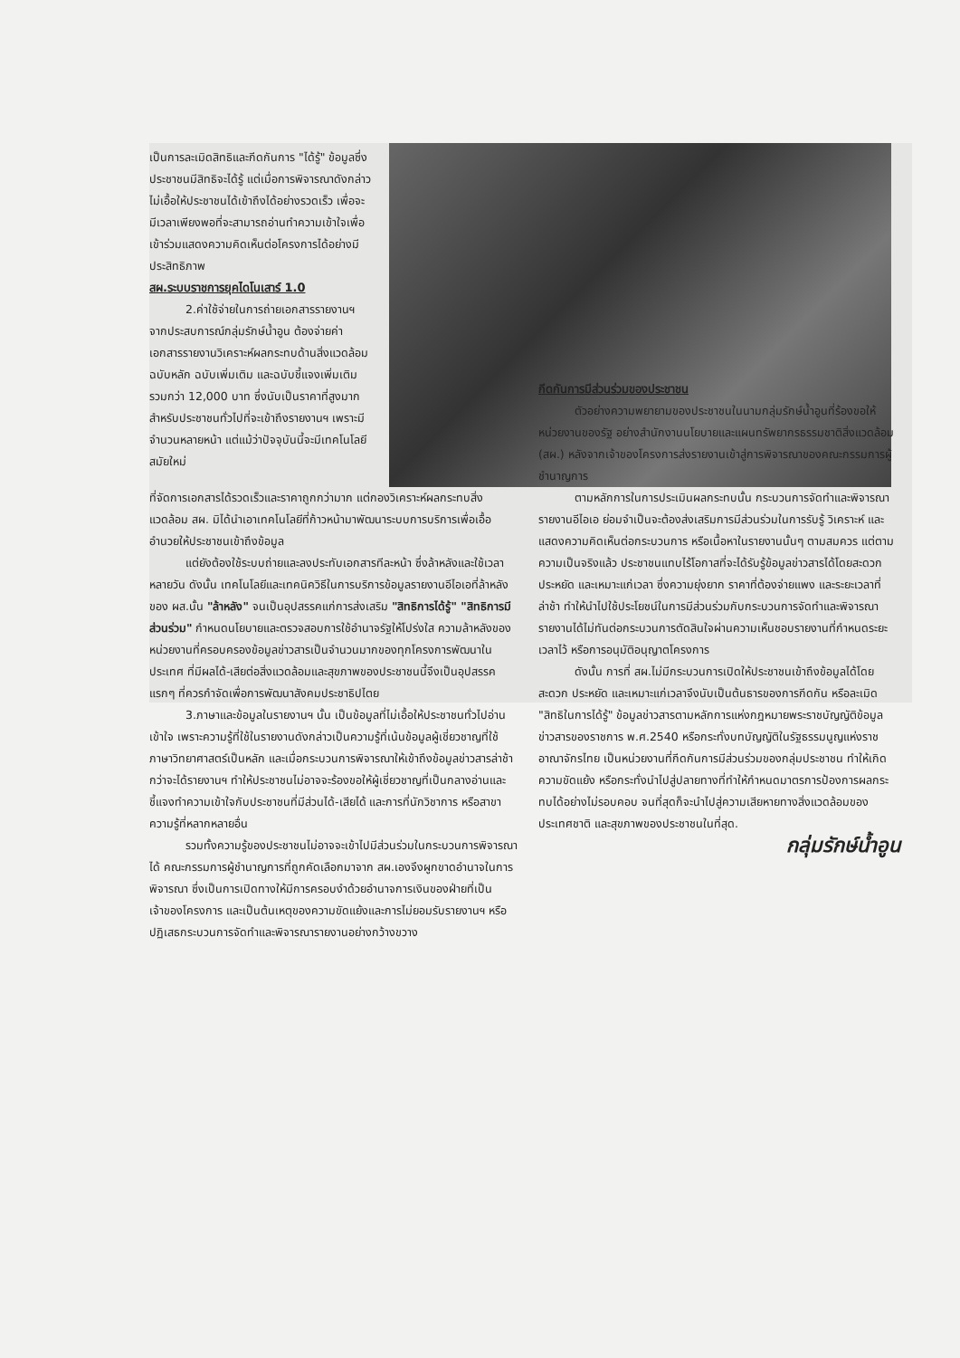เป็นการละเมิดสิทธิและกีดกันการ "ได้รู้" ข้อมูลซึ่งประชาชนมีสิทธิจะได้รู้ แต่เมื่อการพิจารณาดังกล่าวไม่เอื้อให้ประชาชนได้เข้าถึงได้อย่างรวดเร็ว เพื่อจะมีเวลาเพียงพอที่จะสามารถอ่านทำความเข้าใจเพื่อเข้าร่วมแสดงความคิดเห็นต่อโครงการได้อย่างมีประสิทธิภาพ
สผ.ระบบราชการยุคไดโนเสาร์ 1.0
2.ค่าใช้จ่ายในการถ่ายเอกสารรายงานฯ จากประสบการณ์กลุ่มรักษ์น้ำอูน ต้องจ่ายค่าเอกสารรายงานวิเคราะห์ผลกระทบด้านสิ่งแวดล้อม ฉบับหลัก ฉบับเพิ่มเติม และฉบับชี้แจงเพิ่มเติม รวมกว่า 12,000 บาท ซึ่งนับเป็นราคาที่สูงมากสำหรับประชาชนทั่วไปที่จะเข้าถึงรายงานฯ เพราะมีจำนวนหลายหน้า แต่แม้ว่าปัจจุบันนี้จะมีเทคโนโลยีสมัยใหม่
ที่จัดการเอกสารได้รวดเร็วและราคาถูกกว่ามาก แต่กองวิเคราะห์ผลกระทบสิ่งแวดล้อม สผ. มิได้นำเอาเทคโนโลยีที่ก้าวหน้ามาพัฒนาระบบการบริการเพื่อเอื้ออำนวยให้ประชาชนเข้าถึงข้อมูล
แต่ยังต้องใช้ระบบถ่ายและลงประทับเอกสารทีละหน้า ซึ่งล้าหลังและใช้เวลาหลายวัน ดังนั้น เทคโนโลยีและเทคนิควิธีในการบริการข้อมูลรายงานอีไอเอที่ล้าหลังของ ผส.นั้น "ล้าหลัง" จนเป็นอุปสรรคแก่การส่งเสริม "สิทธิการได้รู้" "สิทธิการมีส่วนร่วม" กำหนดนโยบายและตรวจสอบการใช้อำนาจรัฐให้โปร่งใส ความล้าหลังของหน่วยงานที่ครอบครองข้อมูลข่าวสารเป็นจำนวนมากของทุกโครงการพัฒนาในประเทศ ที่มีผลได้-เสียต่อสิ่งแวดล้อมและสุขภาพของประชาชนนี้จึงเป็นอุปสรรคแรกๆ ที่ควรกำจัดเพื่อการพัฒนาสังคมประชาธิปไตย
3.ภาษาและข้อมูลในรายงานฯ นั้น เป็นข้อมูลที่ไม่เอื้อให้ประชาชนทั่วไปอ่านเข้าใจ เพราะความรู้ที่ใช้ในรายงานดังกล่าวเป็นความรู้ที่เน้นข้อมูลผู้เชี่ยวชาญที่ใช้ภาษาวิทยาศาสตร์เป็นหลัก และเมื่อกระบวนการพิจารณาให้เข้าถึงข้อมูลข่าวสารล่าช้ากว่าจะได้รายงานฯ ทำให้ประชาชนไม่อาจจะร้องขอให้ผู้เชี่ยวชาญที่เป็นกลางอ่านและชี้แจงทำความเข้าใจกับประชาชนที่มีส่วนได้-เสียได้ และการที่นักวิชาการ หรือสาขาความรู้ที่หลากหลายอื่น
รวมทั้งความรู้ของประชาชนไม่อาจจะเข้าไปมีส่วนร่วมในกระบวนการพิจารณาได้ คณะกรรมการผู้ชำนาญการที่ถูกคัดเลือกมาจาก สผ.เองจึงผูกขาดอำนาจในการพิจารณา ซึ่งเป็นการเปิดทางให้มีการครอบงำด้วยอำนาจการเงินของฝ่ายที่เป็นเจ้าของโครงการ และเป็นต้นเหตุของความขัดแย้งและการไม่ยอมรับรายงานฯ หรือปฏิเสธกระบวนการจัดทำและพิจารณารายงานอย่างกว้างขวาง
กีดกันการมีส่วนร่วมของประชาชน
ตัวอย่างความพยายามของประชาชนในนามกลุ่มรักษ์น้ำอูนที่ร้องขอให้หน่วยงานของรัฐ อย่างสำนักงานนโยบายและแผนทรัพยากรธรรมชาติสิ่งแวดล้อม (สผ.) หลังจากเจ้าของโครงการส่งรายงานเข้าสู่การพิจารณาของคณะกรรมการผู้ชำนาญการ
ตามหลักการในการประเมินผลกระทบนั้น กระบวนการจัดทำและพิจารณารายงานอีไอเอ ย่อมจำเป็นจะต้องส่งเสริมการมีส่วนร่วมในการรับรู้ วิเคราะห์ และแสดงความคิดเห็นต่อกระบวนการ หรือเนื้อหาในรายงานนั้นๆ ตามสมควร แต่ตามความเป็นจริงแล้ว ประชาชนแทบไร้โอกาสที่จะได้รับรู้ข้อมูลข่าวสารได้โดยสะดวก ประหยัด และเหมาะแก่เวลา ซึ่งความยุ่งยาก ราคาที่ต้องจ่ายแพง และระยะเวลาที่ล่าช้า ทำให้นำไปใช้ประโยชน์ในการมีส่วนร่วมกับกระบวนการจัดทำและพิจารณารายงานได้ไม่ทันต่อกระบวนการตัดสินใจผ่านความเห็นชอบรายงานที่กำหนดระยะเวลาไว้ หรือการอนุมัติอนุญาตโครงการ
ดังนั้น การที่ สผ.ไม่มีกระบวนการเปิดให้ประชาชนเข้าถึงข้อมูลได้โดยสะดวก ประหยัด และเหมาะแก่เวลาจึงนับเป็นต้นธารของการกีดกัน หรือละเมิด "สิทธิในการได้รู้" ข้อมูลข่าวสารตามหลักการแห่งกฎหมายพระราชบัญญัติข้อมูลข่าวสารของราชการ พ.ศ.2540 หรือกระทั่งบทบัญญัติในรัฐธรรมนูญแห่งราชอาณาจักรไทย เป็นหน่วยงานที่กีดกันการมีส่วนร่วมของกลุ่มประชาชน ทำให้เกิดความขัดแย้ง หรือกระทั่งนำไปสู่ปลายทางที่ทำให้กำหนดมาตรการป้องการผลกระทบได้อย่างไม่รอบคอบ จนที่สุดก็จะนำไปสู่ความเสียหายทางสิ่งแวดล้อมของประเทศชาติ และสุขภาพของประชาชนในที่สุด.
กลุ่มรักษ์น้ำอูน